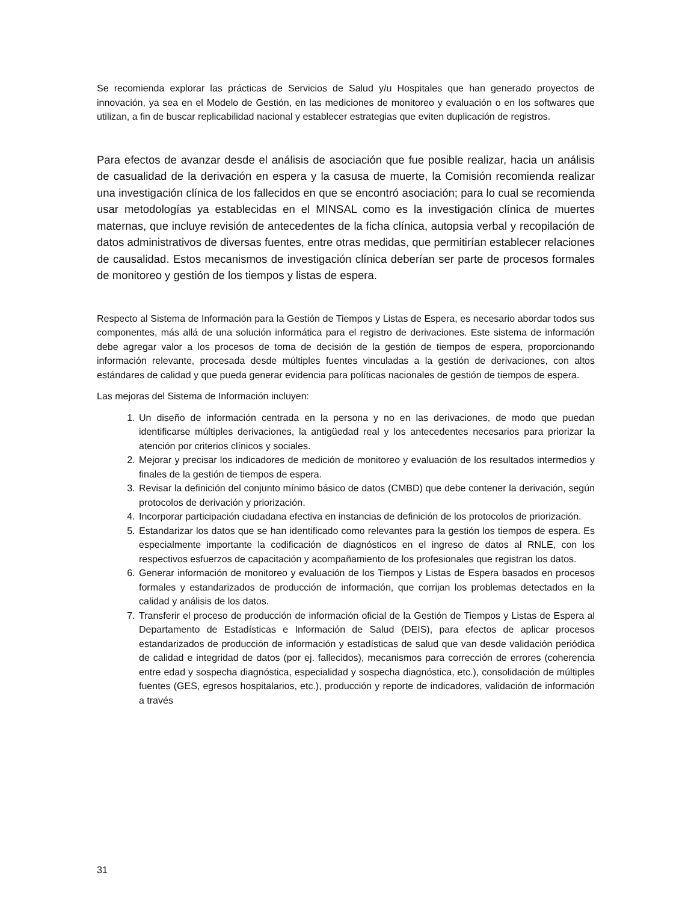Se recomienda explorar las prácticas de Servicios de Salud y/u Hospitales que han generado proyectos de innovación, ya sea en el Modelo de Gestión, en las mediciones de monitoreo y evaluación o en los softwares que utilizan, a fin de buscar replicabilidad nacional y establecer estrategias que eviten duplicación de registros.
Para efectos de avanzar desde el análisis de asociación que fue posible realizar, hacia un análisis de casualidad de la derivación en espera y la casusa de muerte, la Comisión recomienda realizar una investigación clínica de los fallecidos en que se encontró asociación; para lo cual se recomienda usar metodologías ya establecidas en el MINSAL como es la investigación clínica de muertes maternas, que incluye revisión de antecedentes de la ficha clínica, autopsia verbal y recopilación de datos administrativos de diversas fuentes, entre otras medidas, que permitirían establecer relaciones de causalidad. Estos mecanismos de investigación clínica deberían ser parte de procesos formales de monitoreo y gestión de los tiempos y listas de espera.
Respecto al Sistema de Información para la Gestión de Tiempos y Listas de Espera, es necesario abordar todos sus componentes, más allá de una solución informática para el registro de derivaciones. Este sistema de información debe agregar valor a los procesos de toma de decisión de la gestión de tiempos de espera, proporcionando información relevante, procesada desde múltiples fuentes vinculadas a la gestión de derivaciones, con altos estándares de calidad y que pueda generar evidencia para políticas nacionales de gestión de tiempos de espera.
Las mejoras del Sistema de Información incluyen:
1. Un diseño de información centrada en la persona y no en las derivaciones, de modo que puedan identificarse múltiples derivaciones, la antigüedad real y los antecedentes necesarios para priorizar la atención por criterios clínicos y sociales.
2. Mejorar y precisar los indicadores de medición de monitoreo y evaluación de los resultados intermedios y finales de la gestión de tiempos de espera.
3. Revisar la definición del conjunto mínimo básico de datos (CMBD) que debe contener la derivación, según protocolos de derivación y priorización.
4. Incorporar participación ciudadana efectiva en instancias de definición de los protocolos de priorización.
5. Estandarizar los datos que se han identificado como relevantes para la gestión los tiempos de espera. Es especialmente importante la codificación de diagnósticos en el ingreso de datos al RNLE, con los respectivos esfuerzos de capacitación y acompañamiento de los profesionales que registran los datos.
6. Generar información de monitoreo y evaluación de los Tiempos y Listas de Espera basados en procesos formales y estandarizados de producción de información, que corrijan los problemas detectados en la calidad y análisis de los datos.
7. Transferir el proceso de producción de información oficial de la Gestión de Tiempos y Listas de Espera al Departamento de Estadísticas e Información de Salud (DEIS), para efectos de aplicar procesos estandarizados de producción de información y estadísticas de salud que van desde validación periódica de calidad e integridad de datos (por ej. fallecidos), mecanismos para corrección de errores (coherencia entre edad y sospecha diagnóstica, especialidad y sospecha diagnóstica, etc.), consolidación de múltiples fuentes (GES, egresos hospitalarios, etc.), producción y reporte de indicadores, validación de información a través
31